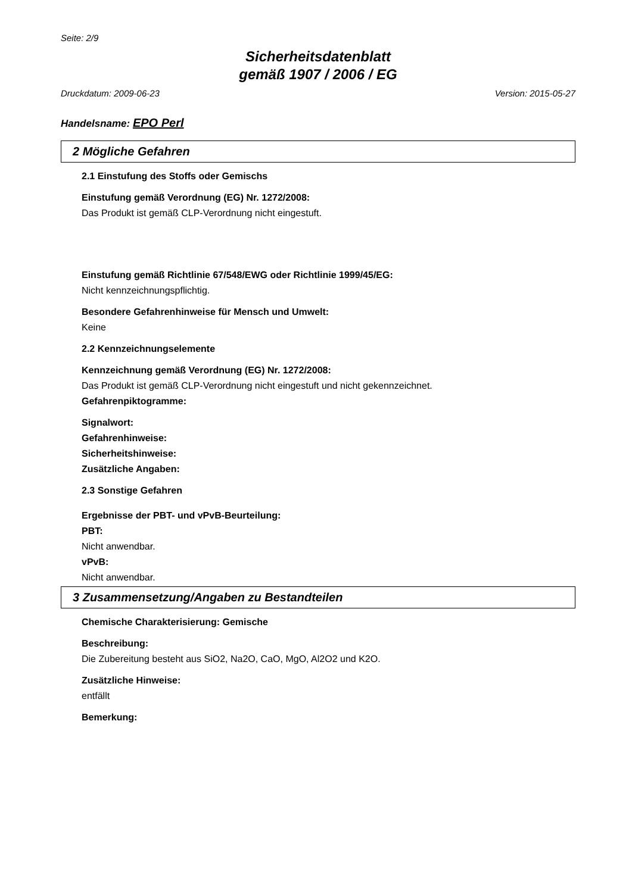Seite: 2/9
Sicherheitsdatenblatt
gemäß 1907 / 2006 / EG
Druckdatum: 2009-06-23 Version: 2015-05-27
Handelsname: EPO Perl
2 Mögliche Gefahren
2.1 Einstufung des Stoffs oder Gemischs
Einstufung gemäß Verordnung (EG) Nr. 1272/2008:
Das Produkt ist gemäß CLP-Verordnung nicht eingestuft.
Einstufung gemäß Richtlinie 67/548/EWG oder Richtlinie 1999/45/EG:
Nicht kennzeichnungspflichtig.
Besondere Gefahrenhinweise für Mensch und Umwelt:
Keine
2.2 Kennzeichnungselemente
Kennzeichnung gemäß Verordnung (EG) Nr. 1272/2008:
Das Produkt ist gemäß CLP-Verordnung nicht eingestuft und nicht gekennzeichnet.
Gefahrenpiktogramme:
Signalwort:
Gefahrenhinweise:
Sicherheitshinweise:
Zusätzliche Angaben:
2.3 Sonstige Gefahren
Ergebnisse der PBT- und vPvB-Beurteilung:
PBT:
Nicht anwendbar.
vPvB:
Nicht anwendbar.
3 Zusammensetzung/Angaben zu Bestandteilen
Chemische Charakterisierung: Gemische
Beschreibung:
Die Zubereitung besteht aus SiO2, Na2O, CaO, MgO, Al2O2 und K2O.
Zusätzliche Hinweise:
entfällt
Bemerkung: